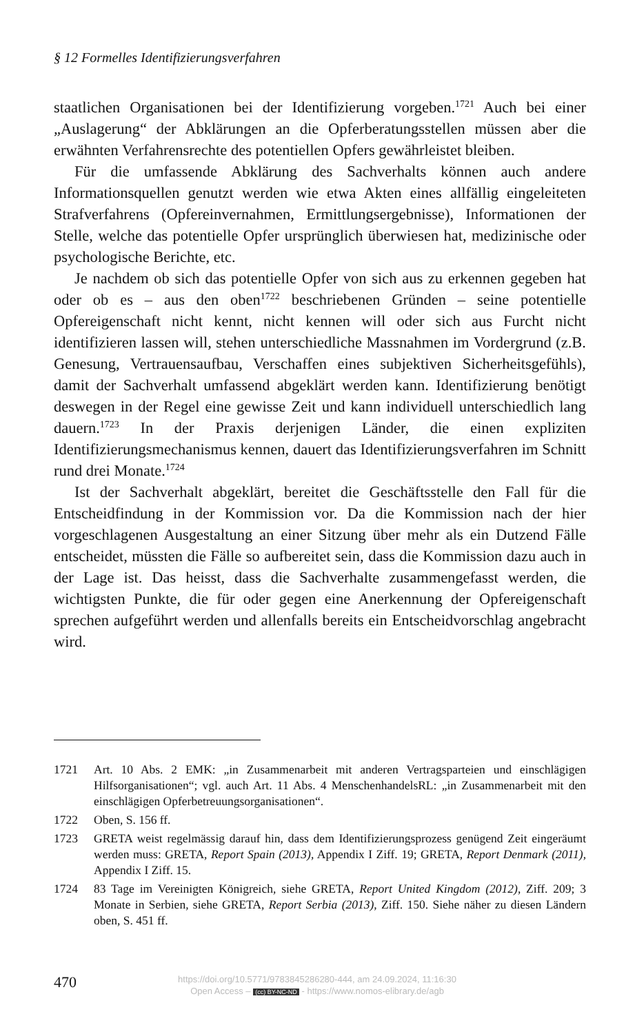§ 12 Formelles Identifizierungsverfahren
staatlichen Organisationen bei der Identifizierung vorgeben.<sup>1721</sup> Auch bei einer „Auslagerung“ der Abklärungen an die Opferberatungsstellen müssen aber die erwähnten Verfahrensrechte des potentiellen Opfers gewährleistet bleiben.
Für die umfassende Abklärung des Sachverhalts können auch andere Informationsquellen genutzt werden wie etwa Akten eines allfällig eingeleiteten Strafverfahrens (Opfereinvernahmen, Ermittlungsergebnisse), Informationen der Stelle, welche das potentielle Opfer ursprünglich überwiesen hat, medizinische oder psychologische Berichte, etc.
Je nachdem ob sich das potentielle Opfer von sich aus zu erkennen gegeben hat oder ob es – aus den oben<sup>1722</sup> beschriebenen Gründen – seine potentielle Opfereigenschaft nicht kennt, nicht kennen will oder sich aus Furcht nicht identifizieren lassen will, stehen unterschiedliche Massnahmen im Vordergrund (z.B. Genesung, Vertrauensaufbau, Verschaffen eines subjektiven Sicherheitsgefühls), damit der Sachverhalt umfassend abgeklärt werden kann. Identifizierung benötigt deswegen in der Regel eine gewisse Zeit und kann individuell unterschiedlich lang dauern.<sup>1723</sup> In der Praxis derjenigen Länder, die einen expliziten Identifizierungsmechanismus kennen, dauert das Identifizierungsverfahren im Schnitt rund drei Monate.<sup>1724</sup>
Ist der Sachverhalt abgeklärt, bereitet die Geschäftsstelle den Fall für die Entscheidfindung in der Kommission vor. Da die Kommission nach der hier vorgeschlagenen Ausgestaltung an einer Sitzung über mehr als ein Dutzend Fälle entscheidet, müssten die Fälle so aufbereitet sein, dass die Kommission dazu auch in der Lage ist. Das heisst, dass die Sachverhalte zusammengefasst werden, die wichtigsten Punkte, die für oder gegen eine Anerkennung der Opfereigenschaft sprechen aufgeführt werden und allenfalls bereits ein Entscheidvorschlag angebracht wird.
1721 Art. 10 Abs. 2 EMK: „in Zusammenarbeit mit anderen Vertragsparteien und einschlägigen Hilfsorganisationen“; vgl. auch Art. 11 Abs. 4 MenschenhandelsRL: „in Zusammenarbeit mit den einschlägigen Opferbetreuungsorganisationen“.
1722 Oben, S. 156 ff.
1723 GRETA weist regelmässig darauf hin, dass dem Identifizierungsprozess genügend Zeit eingeräumt werden muss: GRETA, Report Spain (2013), Appendix I Ziff. 19; GRETA, Report Denmark (2011), Appendix I Ziff. 15.
1724 83 Tage im Vereinigten Königreich, siehe GRETA, Report United Kingdom (2012), Ziff. 209; 3 Monate in Serbien, siehe GRETA, Report Serbia (2013), Ziff. 150. Siehe näher zu diesen Ländern oben, S. 451 ff.
470
https://doi.org/10.5771/9783845286280-444, am 24.09.2024, 11:16:30
Open Access – (cc) BY-NC-ND - https://www.nomos-elibrary.de/agb